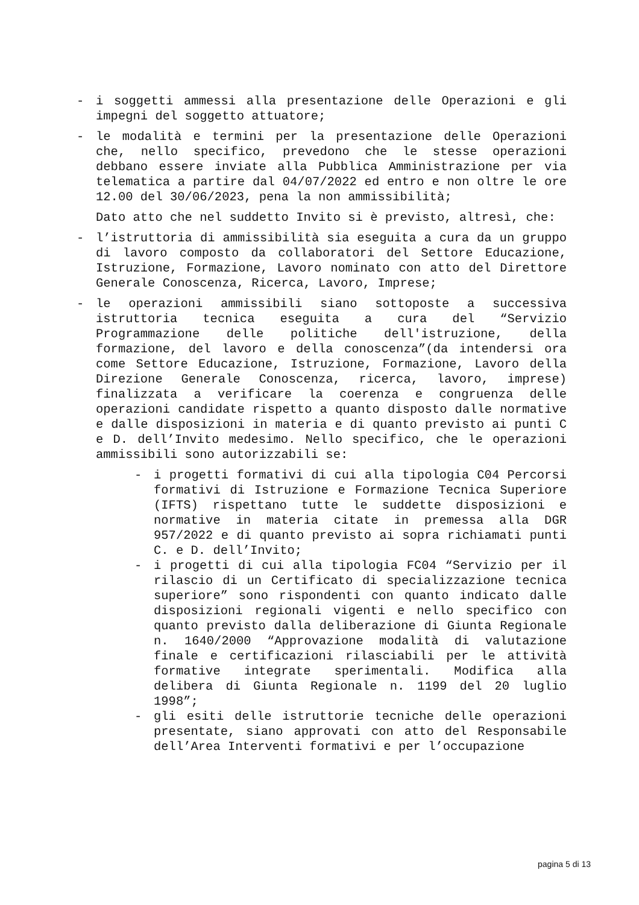- i soggetti ammessi alla presentazione delle Operazioni e gli impegni del soggetto attuatore;
- le modalità e termini per la presentazione delle Operazioni che, nello specifico, prevedono che le stesse operazioni debbano essere inviate alla Pubblica Amministrazione per via telematica a partire dal 04/07/2022 ed entro e non oltre le ore 12.00 del 30/06/2023, pena la non ammissibilità;
Dato atto che nel suddetto Invito si è previsto, altresì, che:
- l’istruttoria di ammissibilità sia eseguita a cura da un gruppo di lavoro composto da collaboratori del Settore Educazione, Istruzione, Formazione, Lavoro nominato con atto del Direttore Generale Conoscenza, Ricerca, Lavoro, Imprese;
- le operazioni ammissibili siano sottoposte a successiva istruttoria tecnica eseguita a cura del “Servizio Programmazione delle politiche dell'istruzione, della formazione, del lavoro e della conoscenza”(da intendersi ora come Settore Educazione, Istruzione, Formazione, Lavoro della Direzione Generale Conoscenza, ricerca, lavoro, imprese) finalizzata a verificare la coerenza e congruenza delle operazioni candidate rispetto a quanto disposto dalle normative e dalle disposizioni in materia e di quanto previsto ai punti C e D. dell’Invito medesimo. Nello specifico, che le operazioni ammissibili sono autorizzabili se:
- i progetti formativi di cui alla tipologia C04 Percorsi formativi di Istruzione e Formazione Tecnica Superiore (IFTS) rispettano tutte le suddette disposizioni e normative in materia citate in premessa alla DGR 957/2022 e di quanto previsto ai sopra richiamati punti C. e D. dell’Invito;
- i progetti di cui alla tipologia FC04 “Servizio per il rilascio di un Certificato di specializzazione tecnica superiore” sono rispondenti con quanto indicato dalle disposizioni regionali vigenti e nello specifico con quanto previsto dalla deliberazione di Giunta Regionale n. 1640/2000 “Approvazione modalità di valutazione finale e certificazioni rilasciabili per le attività formative integrate sperimentali. Modifica alla delibera di Giunta Regionale n. 1199 del 20 luglio 1998”;
- gli esiti delle istruttorie tecniche delle operazioni presentate, siano approvati con atto del Responsabile dell’Area Interventi formativi e per l’occupazione
pagina 5 di 13